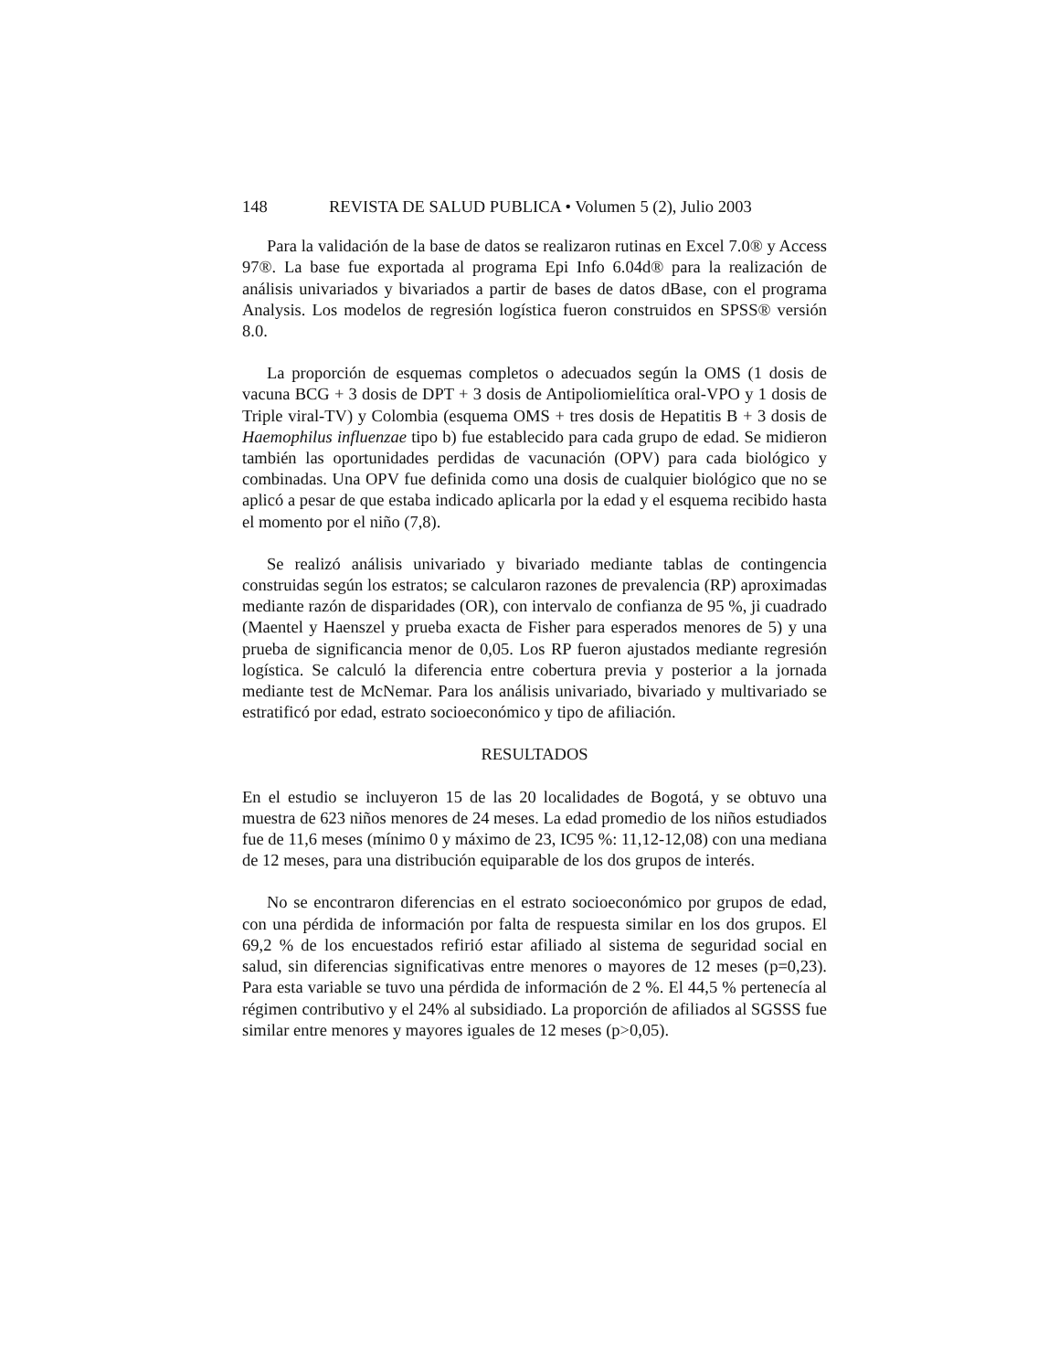148 REVISTA DE SALUD PUBLICA • Volumen 5 (2), Julio 2003
Para la validación de la base de datos se realizaron rutinas en Excel 7.0® y Access 97®. La base fue exportada al programa Epi Info 6.04d® para la realización de análisis univariados y bivariados a partir de bases de datos dBase, con el programa Analysis. Los modelos de regresión logística fueron construidos en SPSS® versión 8.0.
La proporción de esquemas completos o adecuados según la OMS (1 dosis de vacuna BCG + 3 dosis de DPT + 3 dosis de Antipoliomielítica oral-VPO y 1 dosis de Triple viral-TV) y Colombia (esquema OMS + tres dosis de Hepatitis B + 3 dosis de Haemophilus influenzae tipo b) fue establecido para cada grupo de edad. Se midieron también las oportunidades perdidas de vacunación (OPV) para cada biológico y combinadas. Una OPV fue definida como una dosis de cualquier biológico que no se aplicó a pesar de que estaba indicado aplicarla por la edad y el esquema recibido hasta el momento por el niño (7,8).
Se realizó análisis univariado y bivariado mediante tablas de contingencia construidas según los estratos; se calcularon razones de prevalencia (RP) aproximadas mediante razón de disparidades (OR), con intervalo de confianza de 95 %, ji cuadrado (Maentel y Haenszel y prueba exacta de Fisher para esperados menores de 5) y una prueba de significancia menor de 0,05. Los RP fueron ajustados mediante regresión logística. Se calculó la diferencia entre cobertura previa y posterior a la jornada mediante test de McNemar. Para los análisis univariado, bivariado y multivariado se estratificó por edad, estrato socioeconómico y tipo de afiliación.
RESULTADOS
En el estudio se incluyeron 15 de las 20 localidades de Bogotá, y se obtuvo una muestra de 623 niños menores de 24 meses. La edad promedio de los niños estudiados fue de 11,6 meses (mínimo 0 y máximo de 23, IC95 %: 11,12-12,08) con una mediana de 12 meses, para una distribución equiparable de los dos grupos de interés.
No se encontraron diferencias en el estrato socioeconómico por grupos de edad, con una pérdida de información por falta de respuesta similar en los dos grupos. El 69,2 % de los encuestados refirió estar afiliado al sistema de seguridad social en salud, sin diferencias significativas entre menores o mayores de 12 meses (p=0,23). Para esta variable se tuvo una pérdida de información de 2 %. El 44,5 % pertenecía al régimen contributivo y el 24% al subsidiado. La proporción de afiliados al SGSSS fue similar entre menores y mayores iguales de 12 meses (p>0,05).